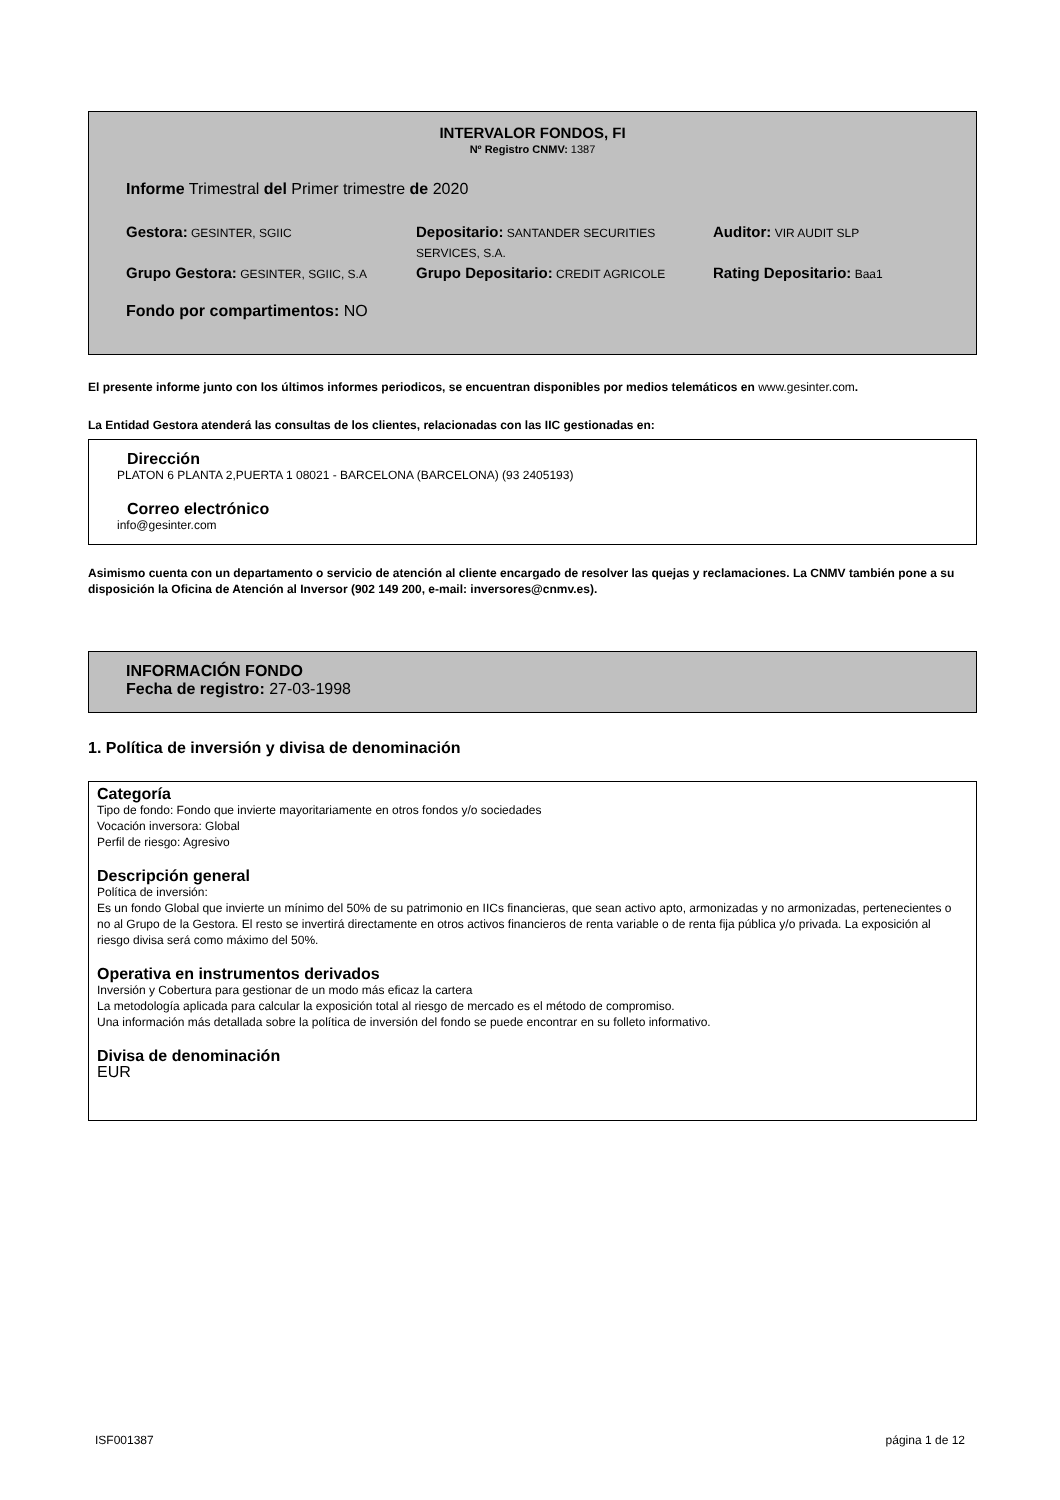INTERVALOR FONDOS, FI
Nº Registro CNMV: 1387
Informe Trimestral del Primer trimestre de 2020
Gestora: GESINTER, SGIIC
Depositario: SANTANDER SECURITIES SERVICES, S.A.
Auditor: VIR AUDIT SLP
Grupo Gestora: GESINTER, SGIIC, S.A
Grupo Depositario: CREDIT AGRICOLE
Rating Depositario: Baa1
Fondo por compartimentos: NO
El presente informe junto con los últimos informes periodicos, se encuentran disponibles por medios telemáticos en www.gesinter.com.
La Entidad Gestora atenderá las consultas de los clientes, relacionadas con las IIC gestionadas en:
Dirección
PLATON 6 PLANTA 2,PUERTA 1 08021 - BARCELONA (BARCELONA) (93 2405193)
Correo electrónico
info@gesinter.com
Asimismo cuenta con un departamento o servicio de atención al cliente encargado de resolver las quejas y reclamaciones. La CNMV también pone a su disposición la Oficina de Atención al Inversor (902 149 200, e-mail: inversores@cnmv.es).
INFORMACIÓN FONDO
Fecha de registro: 27-03-1998
1. Política de inversión y divisa de denominación
Categoría
Tipo de fondo: Fondo que invierte mayoritariamente en otros fondos y/o sociedades
Vocación inversora: Global
Perfil de riesgo: Agresivo
Descripción general
Política de inversión:
Es un fondo Global que invierte un mínimo del 50% de su patrimonio en IICs financieras, que sean activo apto, armonizadas y no armonizadas, pertenecientes o no al Grupo de la Gestora. El resto se invertirá directamente en otros activos financieros de renta variable o de renta fija pública y/o privada. La exposición al riesgo divisa será como máximo del 50%.
Operativa en instrumentos derivados
Inversión y Cobertura para gestionar de un modo más eficaz la cartera
La metodología aplicada para calcular la exposición total al riesgo de mercado es el método de compromiso.
Una información más detallada sobre la política de inversión del fondo se puede encontrar en su folleto informativo.
Divisa de denominación
EUR
ISF001387 página 1 de 12